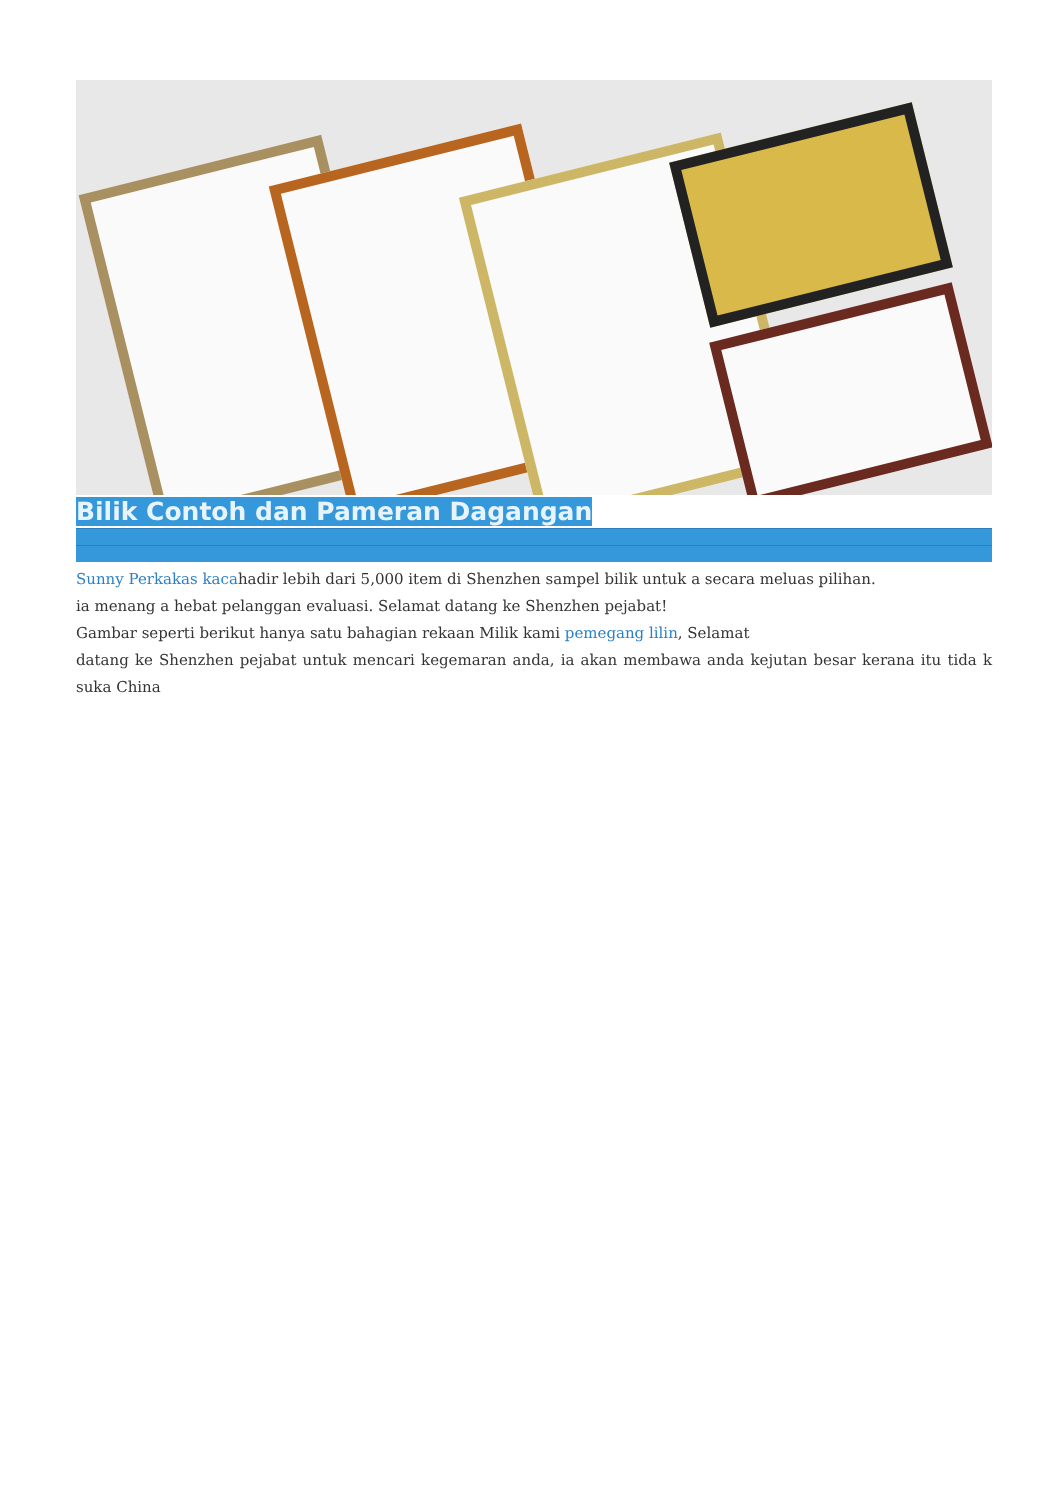Bilik Contoh dan Pameran Dagangan
Sunny Perkakas kacahadir lebih dari 5,000 item di Shenzhen sampel bilik untuk a secara meluas pilihan.
ia menang a hebat pelanggan evaluasi. Selamat datang ke Shenzhen pejabat!
Gambar seperti berikut hanya satu bahagian rekaan Milik kami pemegang lilin, Selamat
datang ke Shenzhen pejabat untuk mencari kegemaran anda, ia akan membawa anda kejutan besar kerana itu tida k suka China